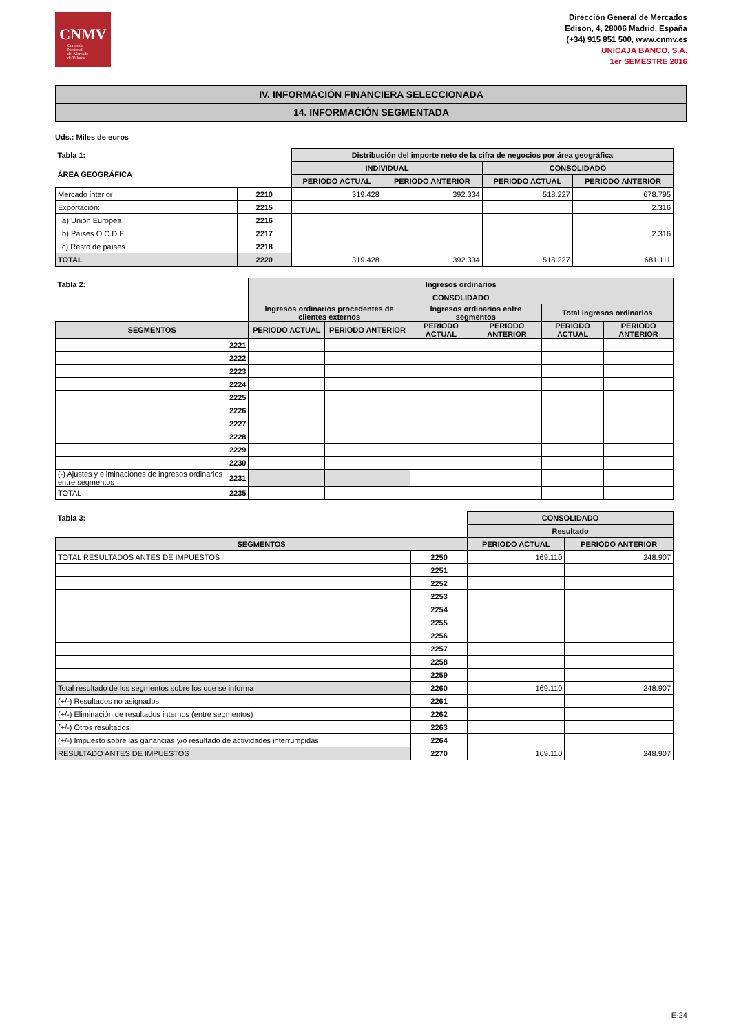CNMV
Comisión
Nacional
del Mercado
de Valores
Dirección General de Mercados
Edison, 4, 28006 Madrid, España
(+34) 915 851 500, www.cnmv.es
UNICAJA BANCO, S.A.
1er SEMESTRE 2016
IV. INFORMACIÓN FINANCIERA SELECCIONADA
14. INFORMACIÓN SEGMENTADA
Uds.: Miles de euros
| Tabla 1: | | Distribución del importe neto de la cifra de negocios por área geográfica | | | |
| --- | --- | --- | --- | --- | --- |
| ÁREA GEOGRÁFICA | | INDIVIDUAL | | CONSOLIDADO | |
| | | PERIODO ACTUAL | PERIODO ANTERIOR | PERIODO ACTUAL | PERIODO ANTERIOR |
| Mercado interior | 2210 | 319.428 | 392.334 | 518.227 | 678.795 |
| Exportación: | 2215 | | | | 2.316 |
| a) Unión Europea | 2216 | | | | |
| b) Países O.C.D.E | 2217 | | | | 2.316 |
| c) Resto de países | 2218 | | | | |
| TOTAL | 2220 | 319.428 | 392.334 | 518.227 | 681.111 |
| Tabla 2: | | Ingresos ordinarios | | | | | |
| --- | --- | --- | --- | --- | --- | --- | --- |
| | | CONSOLIDADO | | | | | |
| | | Ingresos ordinarios procedentes de clientes externos | | Ingresos ordinarios entre segmentos | | Total ingresos ordinarios | |
| SEGMENTOS | | PERIODO ACTUAL | PERIODO ANTERIOR | PERIODO ACTUAL | PERIODO ANTERIOR | PERIODO ACTUAL | PERIODO ANTERIOR |
| | 2221 | | | | | | |
| | 2222 | | | | | | |
| | 2223 | | | | | | |
| | 2224 | | | | | | |
| | 2225 | | | | | | |
| | 2226 | | | | | | |
| | 2227 | | | | | | |
| | 2228 | | | | | | |
| | 2229 | | | | | | |
| | 2230 | | | | | | |
| (-) Ajustes y eliminaciones de ingresos ordinarios entre segmentos | 2231 | | | | | | |
| TOTAL | 2235 | | | | | | |
| Tabla 3: | | CONSOLIDADO | |
| --- | --- | --- | --- |
| | | Resultado | |
| SEGMENTOS | | PERIODO ACTUAL | PERIODO ANTERIOR |
| TOTAL RESULTADOS ANTES DE IMPUESTOS | 2250 | 169.110 | 248.907 |
| | 2251 | | |
| | 2252 | | |
| | 2253 | | |
| | 2254 | | |
| | 2255 | | |
| | 2256 | | |
| | 2257 | | |
| | 2258 | | |
| | 2259 | | |
| Total resultado de los segmentos sobre los que se informa | 2260 | 169.110 | 248.907 |
| (+/-) Resultados no asignados | 2261 | | |
| (+/-) Eliminación de resultados internos (entre segmentos) | 2262 | | |
| (+/-) Otros resultados | 2263 | | |
| (+/-) Impuesto sobre las ganancias y/o resultado de actividades interrumpidas | 2264 | | |
| RESULTADO ANTES DE IMPUESTOS | 2270 | 169.110 | 248.907 |
E-24